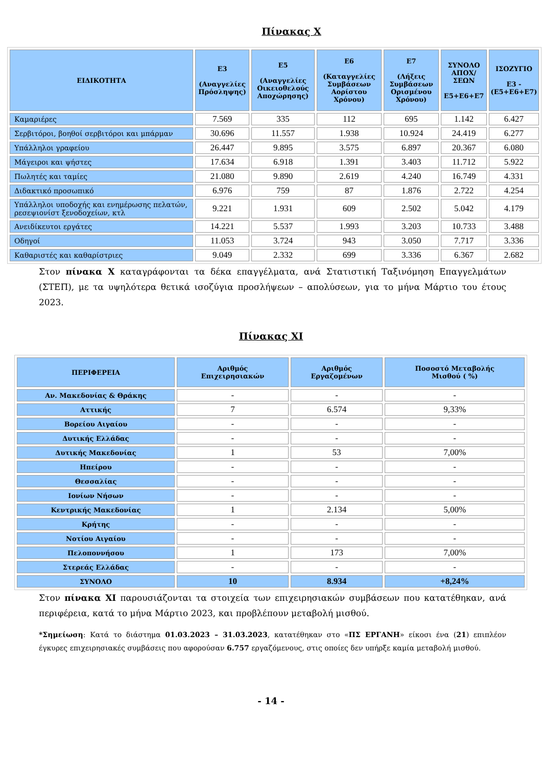Πίνακας Χ
| ΕΙΔΙΚΟΤΗΤΑ | Ε3 (Αναγγελίες Πρόσληψης) | Ε5 (Αναγγελίες Οικειοθελούς Αποχώρησης) | Ε6 (Καταγγελίες Συμβάσεων Αορίστου Χρόνου) | Ε7 (Λήξεις Συμβάσεων Ορισμένου Χρόνου) | ΣΥΝΟΛΟ ΑΠΟΧ/ΣΕΩΝ Ε5+Ε6+Ε7 | ΙΣΟΖΥΓΙΟ Ε3 - (Ε5+Ε6+Ε7) |
| --- | --- | --- | --- | --- | --- | --- |
| Καμαριέρες | 7.569 | 335 | 112 | 695 | 1.142 | 6.427 |
| Σερβιτόροι, βοηθοί σερβιτόροι και μπάρμαν | 30.696 | 11.557 | 1.938 | 10.924 | 24.419 | 6.277 |
| Υπάλληλοι γραφείου | 26.447 | 9.895 | 3.575 | 6.897 | 20.367 | 6.080 |
| Μάγειροι και ψήστες | 17.634 | 6.918 | 1.391 | 3.403 | 11.712 | 5.922 |
| Πωλητές και ταμίες | 21.080 | 9.890 | 2.619 | 4.240 | 16.749 | 4.331 |
| Διδακτικό προσωπικό | 6.976 | 759 | 87 | 1.876 | 2.722 | 4.254 |
| Υπάλληλοι υποδοχής και ενημέρωσης πελατών, ρεσεψιονίστ ξενοδοχείων, κτλ | 9.221 | 1.931 | 609 | 2.502 | 5.042 | 4.179 |
| Ανειδίκευτοι εργάτες | 14.221 | 5.537 | 1.993 | 3.203 | 10.733 | 3.488 |
| Οδηγοί | 11.053 | 3.724 | 943 | 3.050 | 7.717 | 3.336 |
| Καθαριστές και καθαρίστριες | 9.049 | 2.332 | 699 | 3.336 | 6.367 | 2.682 |
Στον πίνακα Χ καταγράφονται τα δέκα επαγγέλματα, ανά Στατιστική Ταξινόμηση Επαγγελμάτων (ΣΤΕΠ), με τα υψηλότερα θετικά ισοζύγια προσλήψεων – απολύσεων, για το μήνα Μάρτιο του έτους 2023.
Πίνακας ΧΙ
| ΠΕΡΙΦΕΡΕΙΑ | Αριθμός Επιχειρησιακών | Αριθμός Εργαζομένων | Ποσοστό Μεταβολής Μισθού ( %) |
| --- | --- | --- | --- |
| Αν. Μακεδονίας & Θράκης | - | - | - |
| Αττικής | 7 | 6.574 | 9,33% |
| Βορείου Αιγαίου | - | - | - |
| Δυτικής Ελλάδας | - | - | - |
| Δυτικής Μακεδονίας | 1 | 53 | 7,00% |
| Ηπείρου | - | - | - |
| Θεσσαλίας | - | - | - |
| Ιονίων Νήσων | - | - | - |
| Κεντρικής Μακεδονίας | 1 | 2.134 | 5,00% |
| Κρήτης | - | - | - |
| Νοτίου Αιγαίου | - | - | - |
| Πελοποννήσου | 1 | 173 | 7,00% |
| Στερεάς Ελλάδας | - | - | - |
| ΣΥΝΟΛΟ | 10 | 8.934 | +8,24% |
Στον πίνακα ΧΙ παρουσιάζονται τα στοιχεία των επιχειρησιακών συμβάσεων που κατατέθηκαν, ανά περιφέρεια, κατά το μήνα Μάρτιο 2023, και προβλέπουν μεταβολή μισθού.
*Σημείωση: Κατά το διάστημα 01.03.2023 – 31.03.2023, κατατέθηκαν στο «ΠΣ ΕΡΓΑΝΗ» είκοσι ένα (21) επιπλέον έγκυρες επιχειρησιακές συμβάσεις που αφορούσαν 6.757 εργαζόμενους, στις οποίες δεν υπήρξε καμία μεταβολή μισθού.
- 14 -